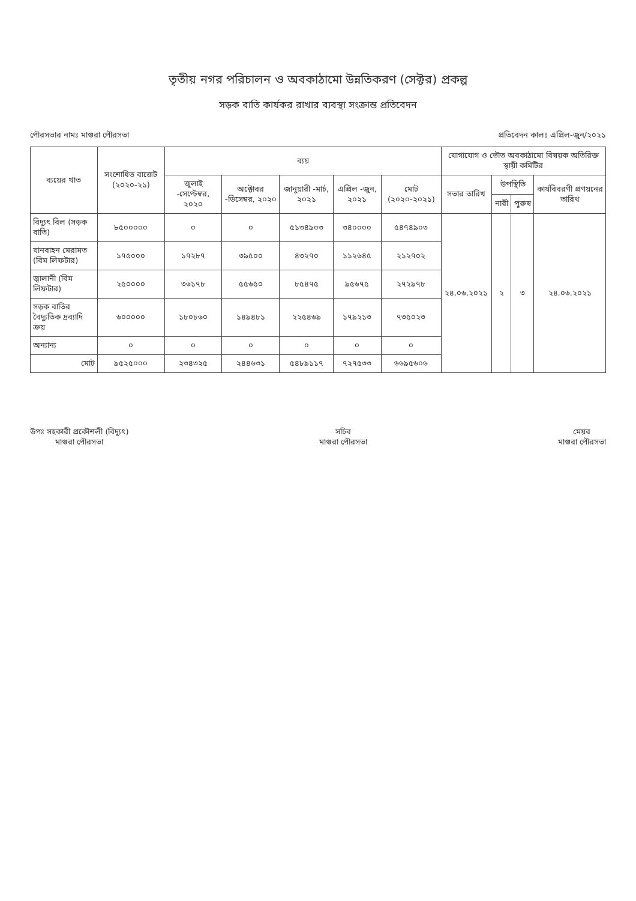তৃতীয় নগর পরিচালন ও অবকাঠামো উন্নতিকরণ (সেক্টর) প্রকল্প
সড়ক বাতি কার্যকর রাখার ব্যবস্থা সংক্রান্ত প্রতিবেদন
পৌরসভার নামঃ মাগুরা পৌরসভা প্রতিবেদন কালঃ এপ্রিল-জুন/২০২১
| ব্যয়ের খাত | সংশোধিত বাজেট (২০২০-২১) | ব্যয় | | | | | যোগাযোগ ও ভৌত অবকাঠামো বিষয়ক অতিরিক্ত স্থায়ী কমিটির | | | |
| --- | --- | --- | --- | --- | --- | --- | --- | --- | --- | --- |
| | | জুলাই -সেপ্টেম্বর, ২০২০ | অক্টোবর -ডিসেম্বর, ২০২০ | জানুয়ারী -মার্চ, ২০২১ | এপ্রিল -জুন, ২০২১ | মোট (২০২০-২০২১) | সভার তারিখ | উপস্থিতি | | কার্যবিবরণী প্রণয়নের তারিখ |
| | | | | | | | | নারী | পুরুষ | |
| বিদ্যুৎ বিল (সড়ক বাতি) | ৮৫০০০০০ | ০ | ০ | ৫১৩৪৯০৩ | ৩৪০০০০ | ৫৪৭৪৯০৩ | ২৪.০৬.২০২১ | ২ | ৩ | ২৪.০৬.২০২১ |
| যানবাহন মেরামত (বিম লিফটার) | ১৭৫০০০ | ১৭২৮৭ | ৩৯৫০০ | ৪৩২৭০ | ১১২৬৪৫ | ২১২৭০২ | | | | |
| জ্বালানী (বিম লিফটার) | ২৫০০০০ | ৩৬১৭৮ | ৫৫৬৫০ | ৮৫৪৭৫ | ৯৫৬৭৫ | ২৭২৯৭৮ | | | | |
| সড়ক বাতির বৈদ্যুতিক দ্রব্যাদি ক্রয় | ৬০০০০০ | ১৮০৮৬০ | ১৪৯৪৮১ | ২২৫৪৬৯ | ১৭৯২১৩ | ৭৩৫০২৩ | | | | |
| অন্যান্য | ০ | ০ | ০ | ০ | ০ | ০ | | | | |
| মোট | ৯৫২৫০০০ | ২৩৪৩২৫ | ২৪৪৬৩১ | ৫৪৮৯১১৭ | ৭২৭৫৩৩ | ৬৬৯৫৬০৬ | | | | |
উপঃ সহকারী প্রকৌশলী (বিদ্যুৎ)
মাগুরা পৌরসভা
সচিব
মাগুরা পৌরসভা
মেয়র
মাগুরা পৌরসভা